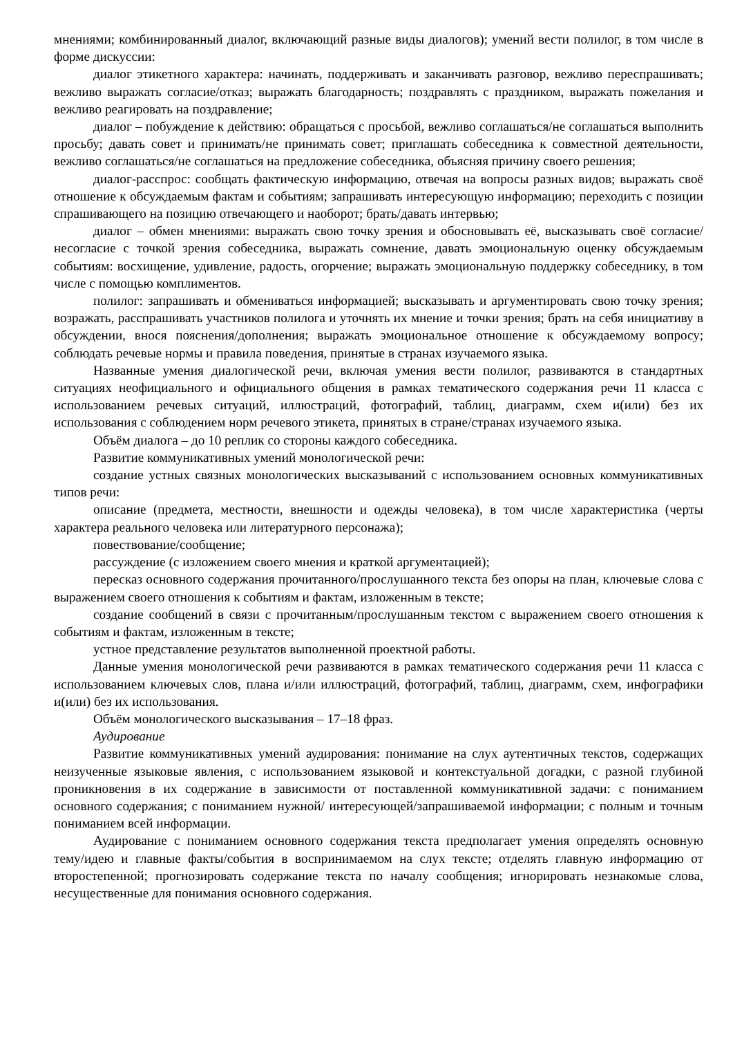мнениями; комбинированный диалог, включающий разные виды диалогов); умений вести полилог, в том числе в форме дискуссии:
диалог этикетного характера: начинать, поддерживать и заканчивать разговор, вежливо переспрашивать; вежливо выражать согласие/отказ; выражать благодарность; поздравлять с праздником, выражать пожелания и вежливо реагировать на поздравление;
диалог – побуждение к действию: обращаться с просьбой, вежливо соглашаться/не соглашаться выполнить просьбу; давать совет и принимать/не принимать совет; приглашать собеседника к совместной деятельности, вежливо соглашаться/не соглашаться на предложение собеседника, объясняя причину своего решения;
диалог-расспрос: сообщать фактическую информацию, отвечая на вопросы разных видов; выражать своё отношение к обсуждаемым фактам и событиям; запрашивать интересующую информацию; переходить с позиции спрашивающего на позицию отвечающего и наоборот; брать/давать интервью;
диалог – обмен мнениями: выражать свою точку зрения и обосновывать её, высказывать своё согласие/несогласие с точкой зрения собеседника, выражать сомнение, давать эмоциональную оценку обсуждаемым событиям: восхищение, удивление, радость, огорчение; выражать эмоциональную поддержку собеседнику, в том числе с помощью комплиментов.
полилог: запрашивать и обмениваться информацией; высказывать и аргументировать свою точку зрения; возражать, расспрашивать участников полилога и уточнять их мнение и точки зрения; брать на себя инициативу в обсуждении, внося пояснения/дополнения; выражать эмоциональное отношение к обсуждаемому вопросу; соблюдать речевые нормы и правила поведения, принятые в странах изучаемого языка.
Названные умения диалогической речи, включая умения вести полилог, развиваются в стандартных ситуациях неофициального и официального общения в рамках тематического содержания речи 11 класса с использованием речевых ситуаций, иллюстраций, фотографий, таблиц, диаграмм, схем и(или) без их использования с соблюдением норм речевого этикета, принятых в стране/странах изучаемого языка.
Объём диалога – до 10 реплик со стороны каждого собеседника.
Развитие коммуникативных умений монологической речи:
создание устных связных монологических высказываний с использованием основных коммуникативных типов речи:
описание (предмета, местности, внешности и одежды человека), в том числе характеристика (черты характера реального человека или литературного персонажа);
повествование/сообщение;
рассуждение (с изложением своего мнения и краткой аргументацией);
пересказ основного содержания прочитанного/прослушанного текста без опоры на план, ключевые слова с выражением своего отношения к событиям и фактам, изложенным в тексте;
создание сообщений в связи с прочитанным/прослушанным текстом с выражением своего отношения к событиям и фактам, изложенным в тексте;
устное представление результатов выполненной проектной работы.
Данные умения монологической речи развиваются в рамках тематического содержания речи 11 класса с использованием ключевых слов, плана и/или иллюстраций, фотографий, таблиц, диаграмм, схем, инфографики и(или) без их использования.
Объём монологического высказывания – 17–18 фраз.
Аудирование
Развитие коммуникативных умений аудирования: понимание на слух аутентичных текстов, содержащих неизученные языковые явления, с использованием языковой и контекстуальной догадки, с разной глубиной проникновения в их содержание в зависимости от поставленной коммуникативной задачи: с пониманием основного содержания; с пониманием нужной/ интересующей/запрашиваемой информации; с полным и точным пониманием всей информации.
Аудирование с пониманием основного содержания текста предполагает умения определять основную тему/идею и главные факты/события в воспринимаемом на слух тексте; отделять главную информацию от второстепенной; прогнозировать содержание текста по началу сообщения; игнорировать незнакомые слова, несущественные для понимания основного содержания.